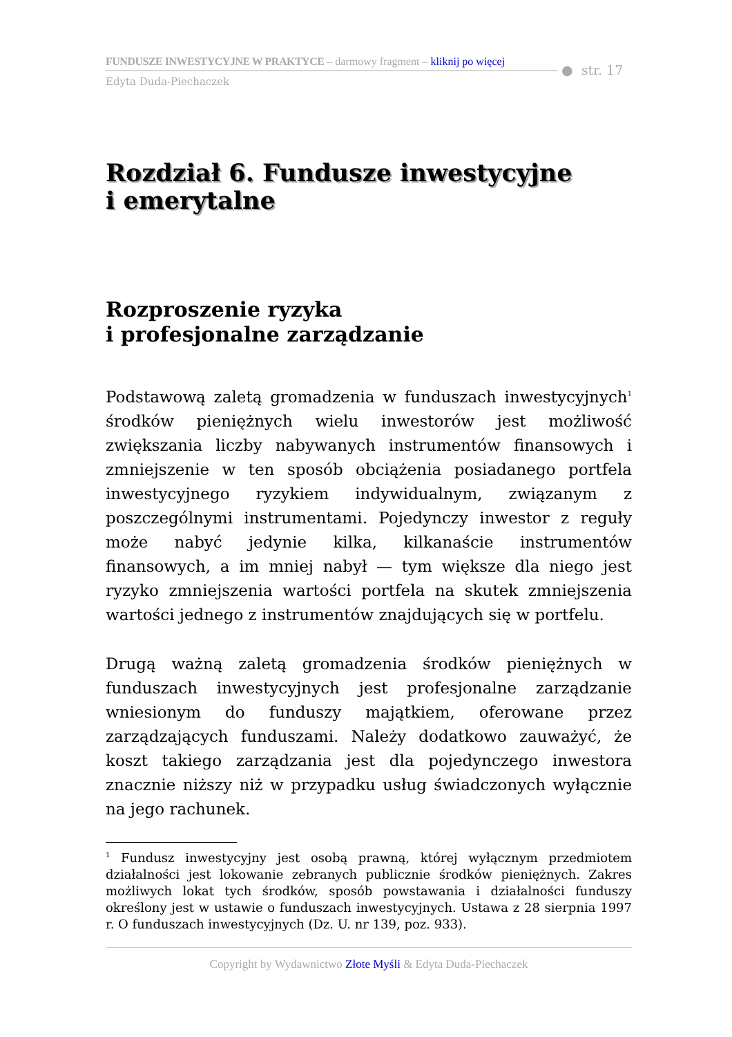FUNDUSZE INWESTYCYJNE W PRAKTYCE – darmowy fragment – kliknij po więcej
● str. 17
Edyta Duda-Piechaczek
Rozdział 6. Fundusze inwestycyjne
i emerytalne
Rozproszenie ryzyka
i profesjonalne zarządzanie
Podstawową zaletą gromadzenia w funduszach inwestycyjnych<sup>1</sup> środków pieniężnych wielu inwestorów jest możliwość zwiększania liczby nabywanych instrumentów finansowych i zmniejszenie w ten sposób obciążenia posiadanego portfela inwestycyjnego ryzykiem indywidualnym, związanym z poszczególnymi instrumentami. Pojedynczy inwestor z reguły może nabyć jedynie kilka, kilkanaście instrumentów finansowych, a im mniej nabył — tym większe dla niego jest ryzyko zmniejszenia wartości portfela na skutek zmniejszenia wartości jednego z instrumentów znajdujących się w portfelu.
Drugą ważną zaletą gromadzenia środków pieniężnych w funduszach inwestycyjnych jest profesjonalne zarządzanie wniesionym do funduszy majątkiem, oferowane przez zarządzających funduszami. Należy dodatkowo zauważyć, że koszt takiego zarządzania jest dla pojedynczego inwestora znacznie niższy niż w przypadku usług świadczonych wyłącznie na jego rachunek.
<sup>1</sup> Fundusz inwestycyjny jest osobą prawną, której wyłącznym przedmiotem działalności jest lokowanie zebranych publicznie środków pieniężnych. Zakres możliwych lokat tych środków, sposób powstawania i działalności funduszy określony jest w ustawie o funduszach inwestycyjnych. Ustawa z 28 sierpnia 1997 r. O funduszach inwestycyjnych (Dz. U. nr 139, poz. 933).
Copyright by Wydawnictwo Złote Myśli & Edyta Duda-Piechaczek